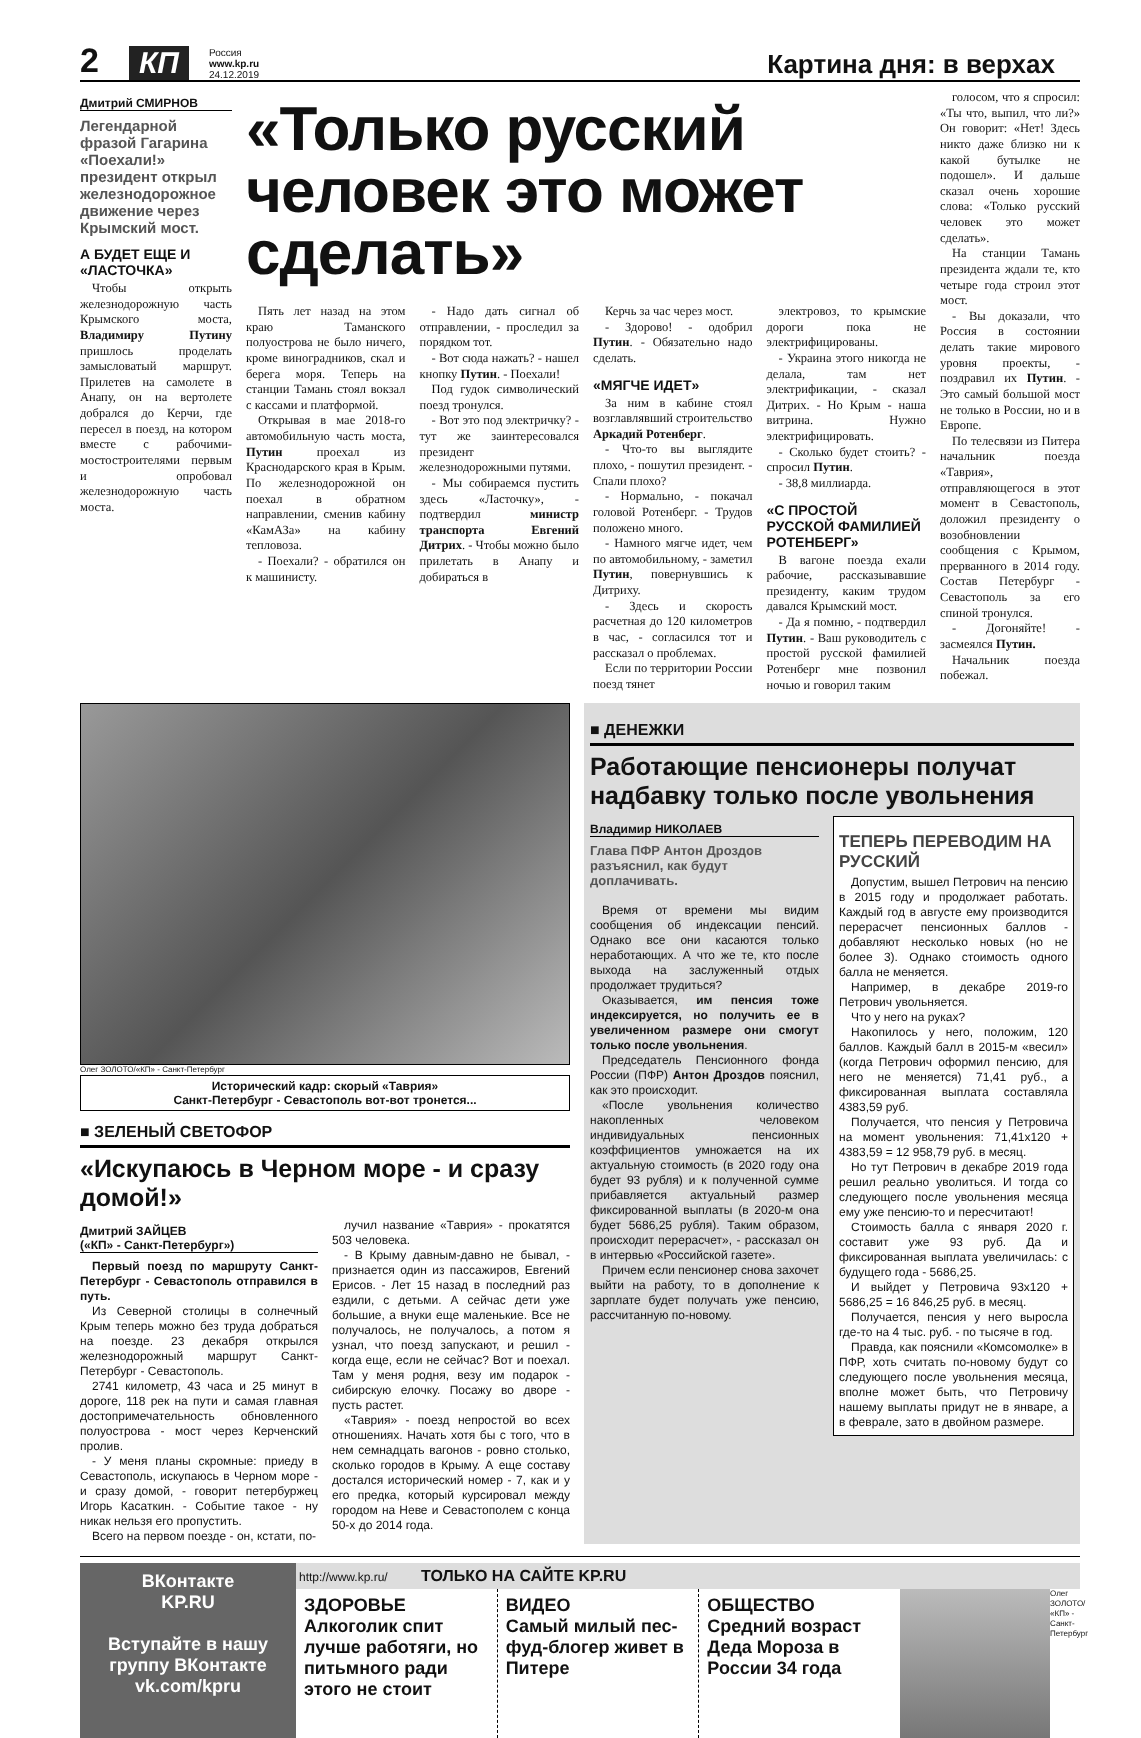2 КП Россия
www.kp.ru
24.12.2019 Картина дня: в верхах
Дмитрий СМИРНОВ
Легендарной фразой Гагарина «Поехали!» президент открыл железнодорожное движение через Крымский мост.
А БУДЕТ ЕЩЕ И «ЛАСТОЧКА»
Чтобы открыть железнодорожную часть Крымского моста, Владимиру Путину пришлось проделать замысловатый маршрут. Прилетев на самолете в Анапу, он на вертолете добрался до Керчи, где пересел в поезд, на котором вместе с рабочими-мостостроителями первым и опробовал железнодорожную часть моста.
«Только русский человек это может сделать»
Пять лет назад на этом краю Таманского полуострова не было ничего, кроме виноградников, скал и берега моря. Теперь на станции Тамань стоял вокзал с кассами и платформой.
Открывая в мае 2018-го автомобильную часть моста, Путин проехал из Краснодарского края в Крым. По железнодорожной он поехал в обратном направлении, сменив кабину «КамАЗа» на кабину тепловоза.
- Поехали? - обратился он к машинисту.
- Надо дать сигнал об отправлении, - проследил за порядком тот.
- Вот сюда нажать? - нашел кнопку Путин. - Поехали!
Под гудок символический поезд тронулся.
- Вот это под электричку? - тут же заинтересовался президент железнодорожными путями.
- Мы собираемся пустить здесь «Ласточку», - подтвердил министр транспорта Евгений Дитрих. - Чтобы можно было прилетать в Анапу и добираться в
Керчь за час через мост.
- Здорово! - одобрил Путин. - Обязательно надо сделать.
«МЯГЧЕ ИДЕТ»
За ним в кабине стоял возглавлявший строительство Аркадий Ротенберг.
- Что-то вы выглядите плохо, - пошутил президент. - Спали плохо?
- Нормально, - покачал головой Ротенберг. - Трудов положено много.
- Намного мягче идет, чем по автомобильному, - заметил Путин, повернувшись к Дитриху.
- Здесь и скорость расчетная до 120 километров в час, - согласился тот и рассказал о проблемах.
Если по территории России поезд тянет
электровоз, то крымские дороги пока не электрифицированы.
- Украина этого никогда не делала, там нет электрификации, - сказал Дитрих. - Но Крым - наша витрина. Нужно электрифицировать.
- Сколько будет стоить? - спросил Путин.
- 38,8 миллиарда.
«С ПРОСТОЙ РУССКОЙ ФАМИЛИЕЙ РОТЕНБЕРГ»
В вагоне поезда ехали рабочие, рассказывавшие президенту, каким трудом давался Крымский мост.
- Да я помню, - подтвердил Путин. - Ваш руководитель с простой русской фамилией Ротенберг мне позвонил ночью и говорил таким
голосом, что я спросил: «Ты что, выпил, что ли?» Он говорит: «Нет! Здесь никто даже близко ни к какой бутылке не подошел». И дальше сказал очень хорошие слова: «Только русский человек это может сделать».
На станции Тамань президента ждали те, кто четыре года строил этот мост.
- Вы доказали, что Россия в состоянии делать такие мирового уровня проекты, - поздравил их Путин. - Это самый большой мост не только в России, но и в Европе.
По телесвязи из Питера начальник поезда «Таврия», отправляющегося в этот момент в Севастополь, доложил президенту о возобновлении сообщения с Крымом, прерванного в 2014 году. Состав Петербург - Севастополь за его спиной тронулся.
- Догоняйте! - засмеялся Путин.
Начальник поезда побежал.
Олег ЗОЛОТО/«КП» - Санкт-Петербург
Исторический кадр: скорый «Таврия»
Санкт-Петербург - Севастополь вот-вот тронется...
■ ЗЕЛЕНЫЙ СВЕТОФОР
«Искупаюсь в Черном море - и сразу домой!»
Дмитрий ЗАЙЦЕВ
(«КП» - Санкт-Петербург»)
Первый поезд по маршруту Санкт-Петербург - Севастополь отправился в путь.
Из Северной столицы в солнечный Крым теперь можно без труда добраться на поезде. 23 декабря открылся железнодорожный маршрут Санкт-Петербург - Севастополь.
2741 километр, 43 часа и 25 минут в дороге, 118 рек на пути и самая главная достопримечательность обновленного полуострова - мост через Керченский пролив.
- У меня планы скромные: приеду в Севастополь, искупаюсь в Черном море - и сразу домой, - говорит петербуржец Игорь Касаткин. - Событие такое - ну никак нельзя его пропустить.
Всего на первом поезде - он, кстати, по-
лучил название «Таврия» - прокатятся 503 человека.
- В Крыму давным-давно не бывал, - признается один из пассажиров, Евгений Ерисов. - Лет 15 назад в последний раз ездили, с детьми. А сейчас дети уже большие, а внуки еще маленькие. Все не получалось, не получалось, а потом я узнал, что поезд запускают, и решил - когда еще, если не сейчас? Вот и поехал. Там у меня родня, везу им подарок - сибирскую елочку. Посажу во дворе - пусть растет.
«Таврия» - поезд непростой во всех отношениях. Начать хотя бы с того, что в нем семнадцать вагонов - ровно столько, сколько городов в Крыму. А еще составу достался исторический номер - 7, как и у его предка, который курсировал между городом на Неве и Севастополем с конца 50-х до 2014 года.
■ ДЕНЕЖКИ
Работающие пенсионеры получат надбавку только после увольнения
Владимир НИКОЛАЕВ
Глава ПФР Антон Дроздов разъяснил, как будут доплачивать.
Время от времени мы видим сообщения об индексации пенсий. Однако все они касаются только неработающих. А что же те, кто после выхода на заслуженный отдых продолжает трудиться?
Оказывается, им пенсия тоже индексируется, но получить ее в увеличенном размере они смогут только после увольнения.
Председатель Пенсионного фонда России (ПФР) Антон Дроздов пояснил, как это происходит.
«После увольнения количество накопленных человеком индивидуальных пенсионных коэффициентов умножается на их актуальную стоимость (в 2020 году она будет 93 рубля) и к полученной сумме прибавляется актуальный размер фиксированной выплаты (в 2020-м она будет 5686,25 рубля). Таким образом, происходит перерасчет», - рассказал он в интервью «Российской газете».
Причем если пенсионер снова захочет выйти на работу, то в дополнение к зарплате будет получать уже пенсию, рассчитанную по-новому.
ТЕПЕРЬ ПЕРЕВОДИМ НА РУССКИЙ
Допустим, вышел Петрович на пенсию в 2015 году и продолжает работать. Каждый год в августе ему производится перерасчет пенсионных баллов - добавляют несколько новых (но не более 3). Однако стоимость одного балла не меняется.
Например, в декабре 2019-го Петрович увольняется.
Что у него на руках?
Накопилось у него, положим, 120 баллов. Каждый балл в 2015-м «весил» (когда Петрович оформил пенсию, для него не меняется) 71,41 руб., а фиксированная выплата составляла 4383,59 руб.
Получается, что пенсия у Петровича на момент увольнения: 71,41х120 + 4383,59 = 12 958,79 руб. в месяц.
Но тут Петрович в декабре 2019 года решил реально уволиться. И тогда со следующего после увольнения месяца ему уже пенсию-то и пересчитают!
Стоимость балла с января 2020 г. составит уже 93 руб. Да и фиксированная выплата увеличилась: с будущего года - 5686,25.
И выйдет у Петровича 93х120 + 5686,25 = 16 846,25 руб. в месяц.
Получается, пенсия у него выросла где-то на 4 тыс. руб. - по тысяче в год.
Правда, как пояснили «Комсомолке» в ПФР, хоть считать по-новому будут со следующего после увольнения месяца, вполне может быть, что Петровичу нашему выплаты придут не в январе, а в феврале, зато в двойном размере.
ВКонтакте
KP.RU
Вступайте в нашу группу ВКонтакте vk.com/kpru
http://www.kp.ru/ ТОЛЬКО НА САЙТЕ KP.RU
ЗДОРОВЬЕ
Алкоголик спит лучше работяги, но питьмного ради этого не стоит
ВИДЕО
Самый милый пес-фуд-блогер живет в Питере
ОБЩЕСТВО
Средний возраст Деда Мороза в России 34 года
Олег ЗОЛОТО/ «КП» - Санкт-Петербург